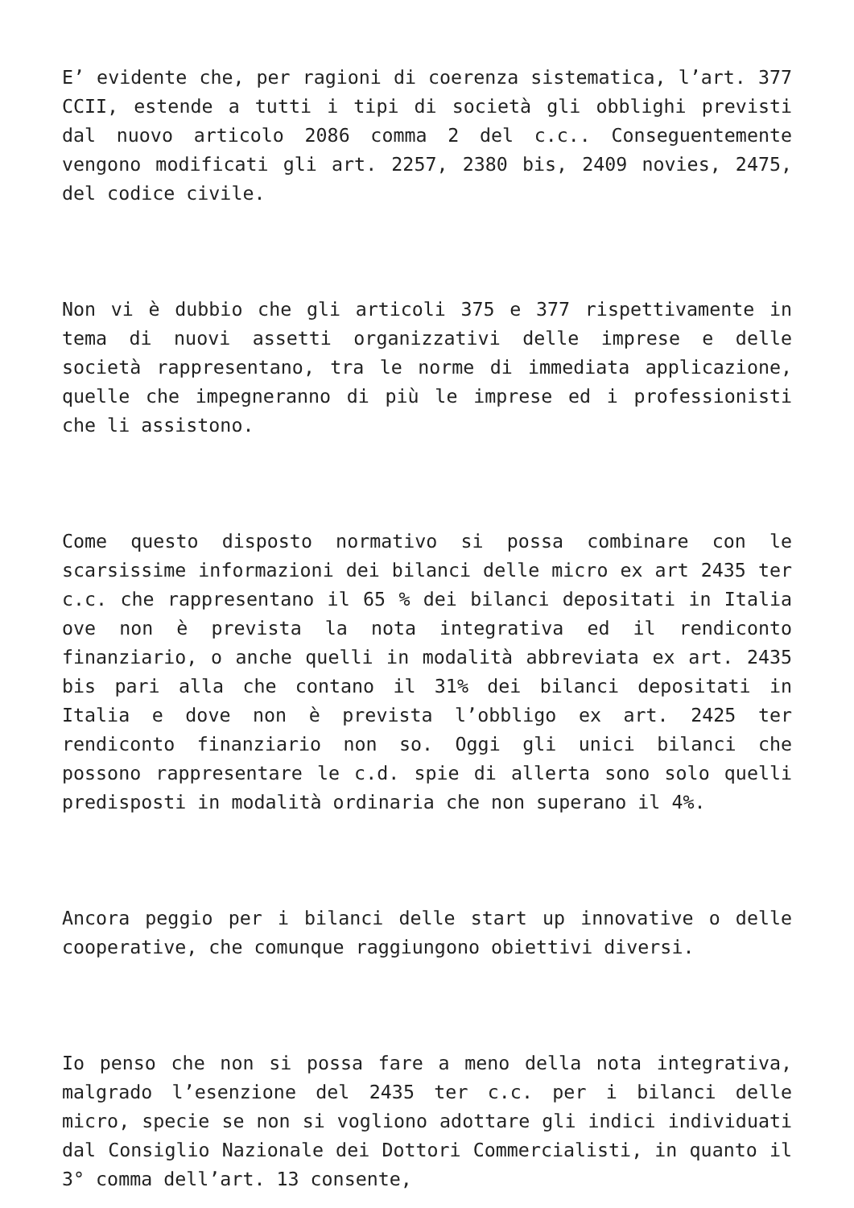E’ evidente che, per ragioni di coerenza sistematica, l’art. 377 CCII, estende a tutti i tipi di società gli obblighi previsti dal nuovo articolo 2086 comma 2 del c.c.. Conseguentemente vengono modificati gli art. 2257, 2380 bis, 2409 novies, 2475, del codice civile.
Non vi è dubbio che gli articoli 375 e 377 rispettivamente in tema di nuovi assetti organizzativi delle imprese e delle società rappresentano, tra le norme di immediata applicazione, quelle che impegneranno di più le imprese ed i professionisti che li assistono.
Come questo disposto normativo si possa combinare con le scarsissime informazioni dei bilanci delle micro ex art 2435 ter c.c. che rappresentano il 65 % dei bilanci depositati in Italia ove non è prevista la nota integrativa ed il rendiconto finanziario, o anche quelli in modalità abbreviata ex art. 2435 bis pari alla che contano il 31% dei bilanci depositati in Italia e dove non è prevista l’obbligo ex art. 2425 ter rendiconto finanziario non so. Oggi gli unici bilanci che possono rappresentare le c.d. spie di allerta sono solo quelli predisposti in modalità ordinaria che non superano il 4%.
Ancora peggio per i bilanci delle start up innovative o delle cooperative, che comunque raggiungono obiettivi diversi.
Io penso che non si possa fare a meno della nota integrativa, malgrado l’esenzione del 2435 ter c.c. per i bilanci delle micro, specie se non si vogliono adottare gli indici individuati dal Consiglio Nazionale dei Dottori Commercialisti, in quanto il 3° comma dell’art. 13 consente,